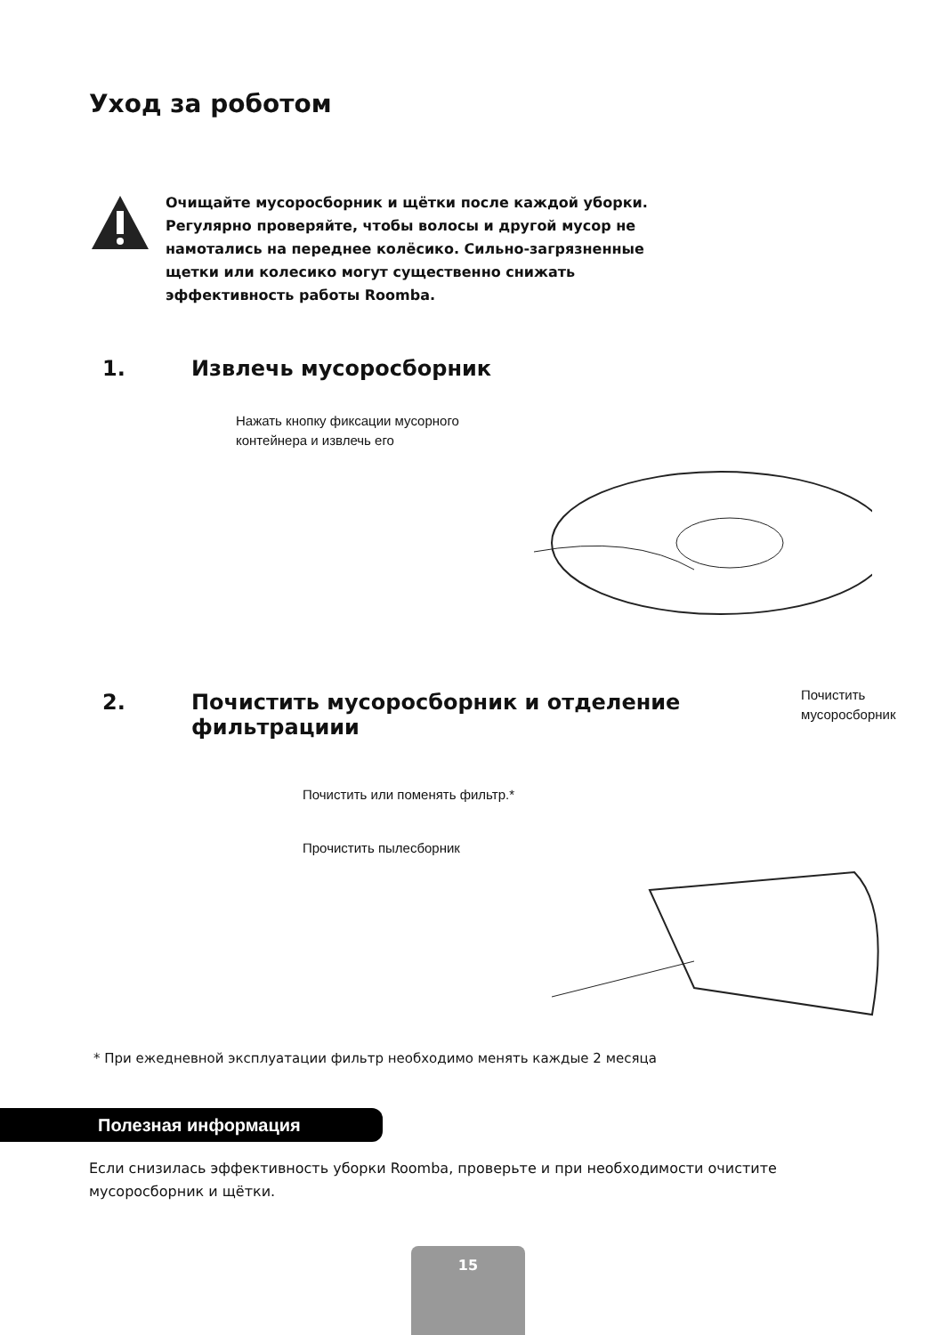Уход за роботом
Очищайте мусоросборник и щётки после каждой уборки. Регулярно проверяйте, чтобы волосы и другой мусор не намотались на переднее колёсико. Сильно-загрязненные щетки или колесико могут существенно снижать эффективность работы Roomba.
1. Извлечь мусоросборник
Нажать кнопку фиксации мусорного
контейнера и извлечь его
2. Почистить мусоросборник и отделение
фильтрациии
Почистить
мусоросборник
Почистить или поменять фильтр.*
Прочистить пылесборник
* При ежедневной эксплуатации фильтр необходимо менять каждые 2 месяца
Полезная информация
Если снизилась эффективность уборки Roomba, проверьте и при необходимости очистите мусоросборник и щётки.
15